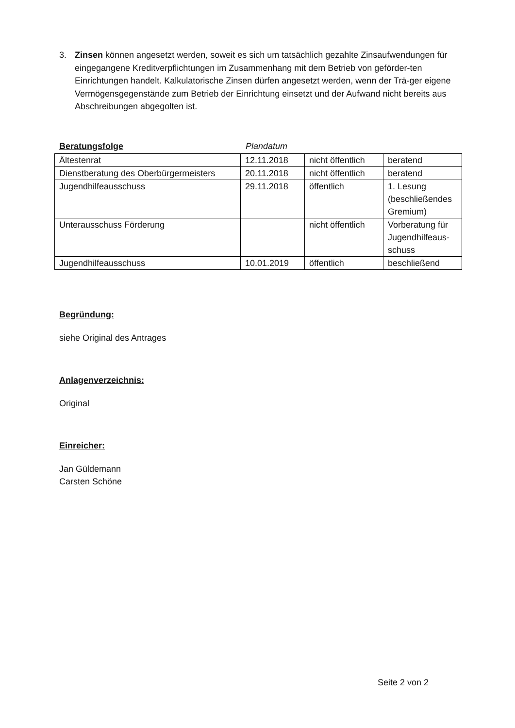3. Zinsen können angesetzt werden, soweit es sich um tatsächlich gezahlte Zinsaufwendungen für eingegangene Kreditverpflichtungen im Zusammenhang mit dem Betrieb von geförder-ten Einrichtungen handelt. Kalkulatorische Zinsen dürfen angesetzt werden, wenn der Trä-ger eigene Vermögensgegenstände zum Betrieb der Einrichtung einsetzt und der Aufwand nicht bereits aus Abschreibungen abgegolten ist.
Beratungsfolge Plandatum
| Ältestenrat | 12.11.2018 | nicht öffentlich | beratend |
| Dienstberatung des Oberbürgermeisters | 20.11.2018 | nicht öffentlich | beratend |
| Jugendhilfeausschuss | 29.11.2018 | öffentlich | 1. Lesung (beschließendes Gremium) |
| Unterausschuss Förderung | | nicht öffentlich | Vorberatung für Jugendhilfeaus-schuss |
| Jugendhilfeausschuss | 10.01.2019 | öffentlich | beschließend |
Begründung:
siehe Original des Antrages
Anlagenverzeichnis:
Original
Einreicher:
Jan Güldemann
Carsten Schöne
Seite 2 von 2